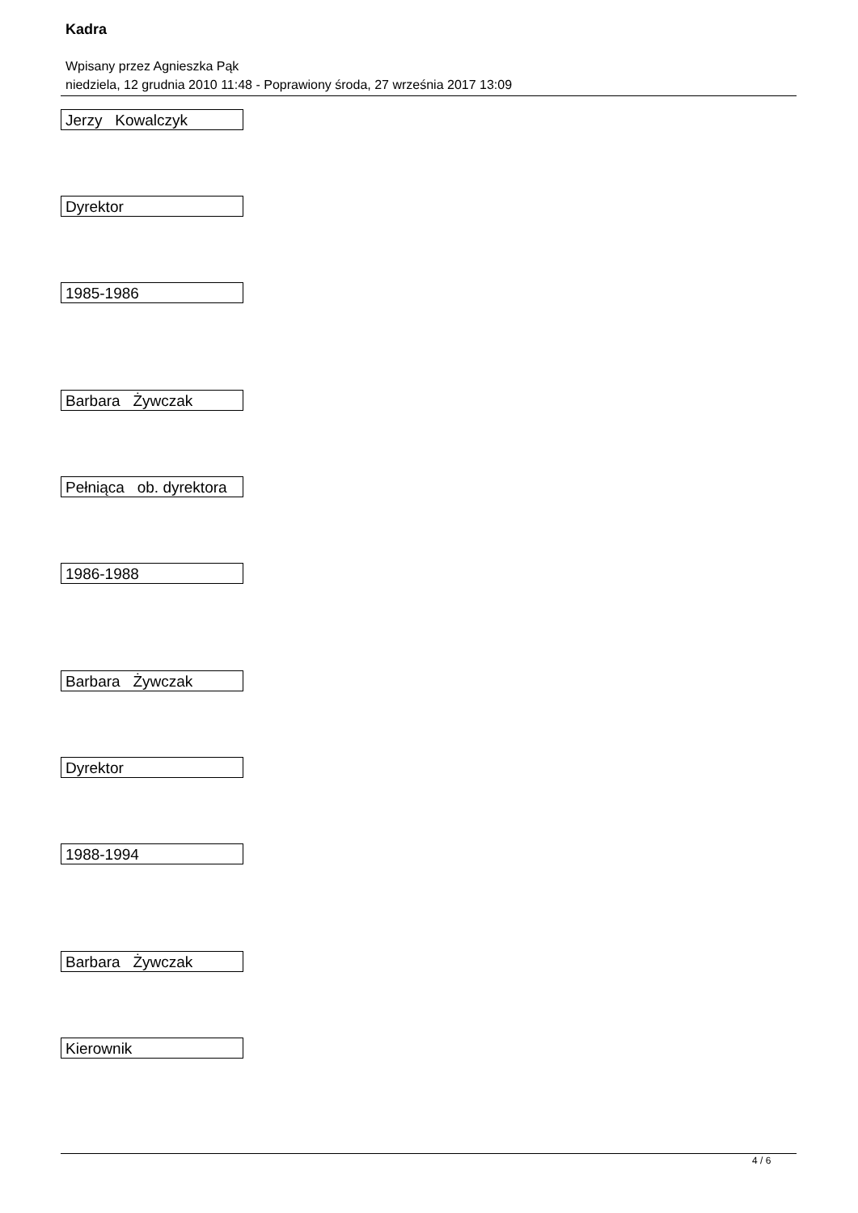Kadra
Wpisany przez Agnieszka Pąk
niedziela, 12 grudnia 2010 11:48 - Poprawiony środa, 27 września 2017 13:09
| Jerzy Kowalczyk |
| Dyrektor |
| 1985-1986 |
| Barbara Żywczak |
| Pełniąca ob. dyrektora |
| 1986-1988 |
| Barbara Żywczak |
| Dyrektor |
| 1988-1994 |
| Barbara Żywczak |
| Kierownik |
4 / 6